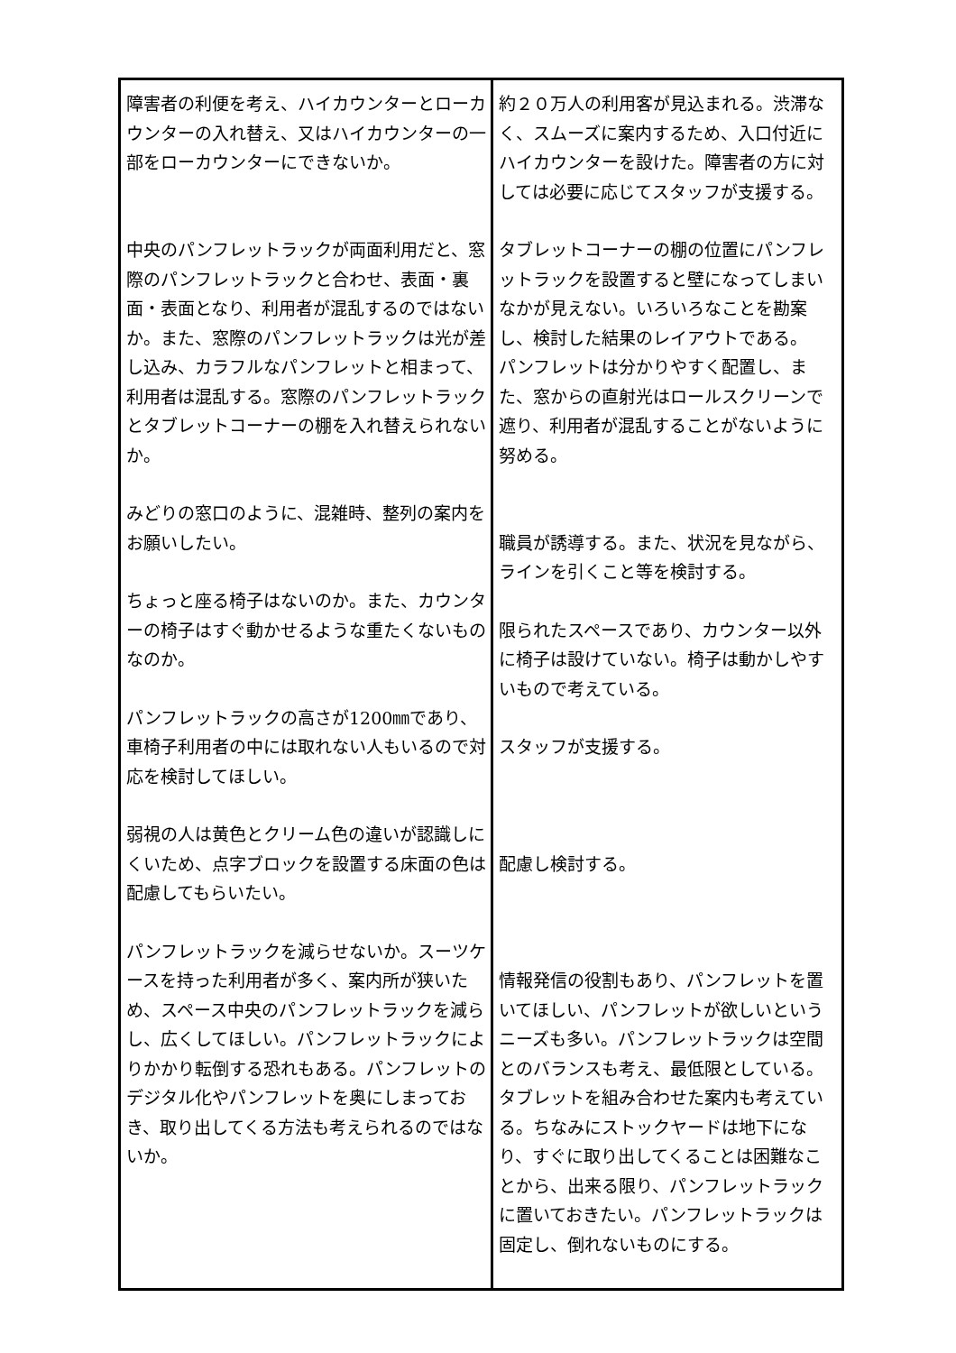| 障害者の利便を考え、ハイカウンターとローカウンターの入れ替え、又はハイカウンターの一部をローカウンターにできないか。 中央のパンフレットラックが両面利用だと、窓際のパンフレットラックと合わせ、表面・裏面・表面となり、利用者が混乱するのではないか。また、窓際のパンフレットラックは光が差し込み、カラフルなパンフレットと相まって、利用者は混乱する。窓際のパンフレットラックとタブレットコーナーの棚を入れ替えられないか。 みどりの窓口のように、混雑時、整列の案内をお願いしたい。 ちょっと座る椅子はないのか。また、カウンターの椅子はすぐ動かせるような重たくないものなのか。 パンフレットラックの高さが1200㎜であり、車椅子利用者の中には取れない人もいるので対応を検討してほしい。 弱視の人は黄色とクリーム色の違いが認識しにくいため、点字ブロックを設置する床面の色は配慮してもらいたい。 パンフレットラックを減らせないか。スーツケースを持った利用者が多く、案内所が狭いため、スペース中央のパンフレットラックを減らし、広くしてほしい。パンフレットラックによりかかり転倒する恐れもある。パンフレットのデジタル化やパンフレットを奥にしまっておき、取り出してくる方法も考えられるのではないか。 | 約２０万人の利用客が見込まれる。渋滞なく、スムーズに案内するため、入口付近にハイカウンターを設けた。障害者の方に対しては必要に応じてスタッフが支援する。 タブレットコーナーの棚の位置にパンフレットラックを設置すると壁になってしまいなかが見えない。いろいろなことを勘案し、検討した結果のレイアウトである。 パンフレットは分かりやすく配置し、また、窓からの直射光はロールスクリーンで遮り、利用者が混乱することがないように努める。 職員が誘導する。また、状況を見ながら、ラインを引くこと等を検討する。 限られたスペースであり、カウンター以外に椅子は設けていない。椅子は動かしやすいもので考えている。 スタッフが支援する。 配慮し検討する。 情報発信の役割もあり、パンフレットを置いてほしい、パンフレットが欲しいというニーズも多い。パンフレットラックは空間とのバランスも考え、最低限としている。タブレットを組み合わせた案内も考えている。ちなみにストックヤードは地下になり、すぐに取り出してくることは困難なことから、出来る限り、パンフレットラックに置いておきたい。パンフレットラックは固定し、倒れないものにする。 |